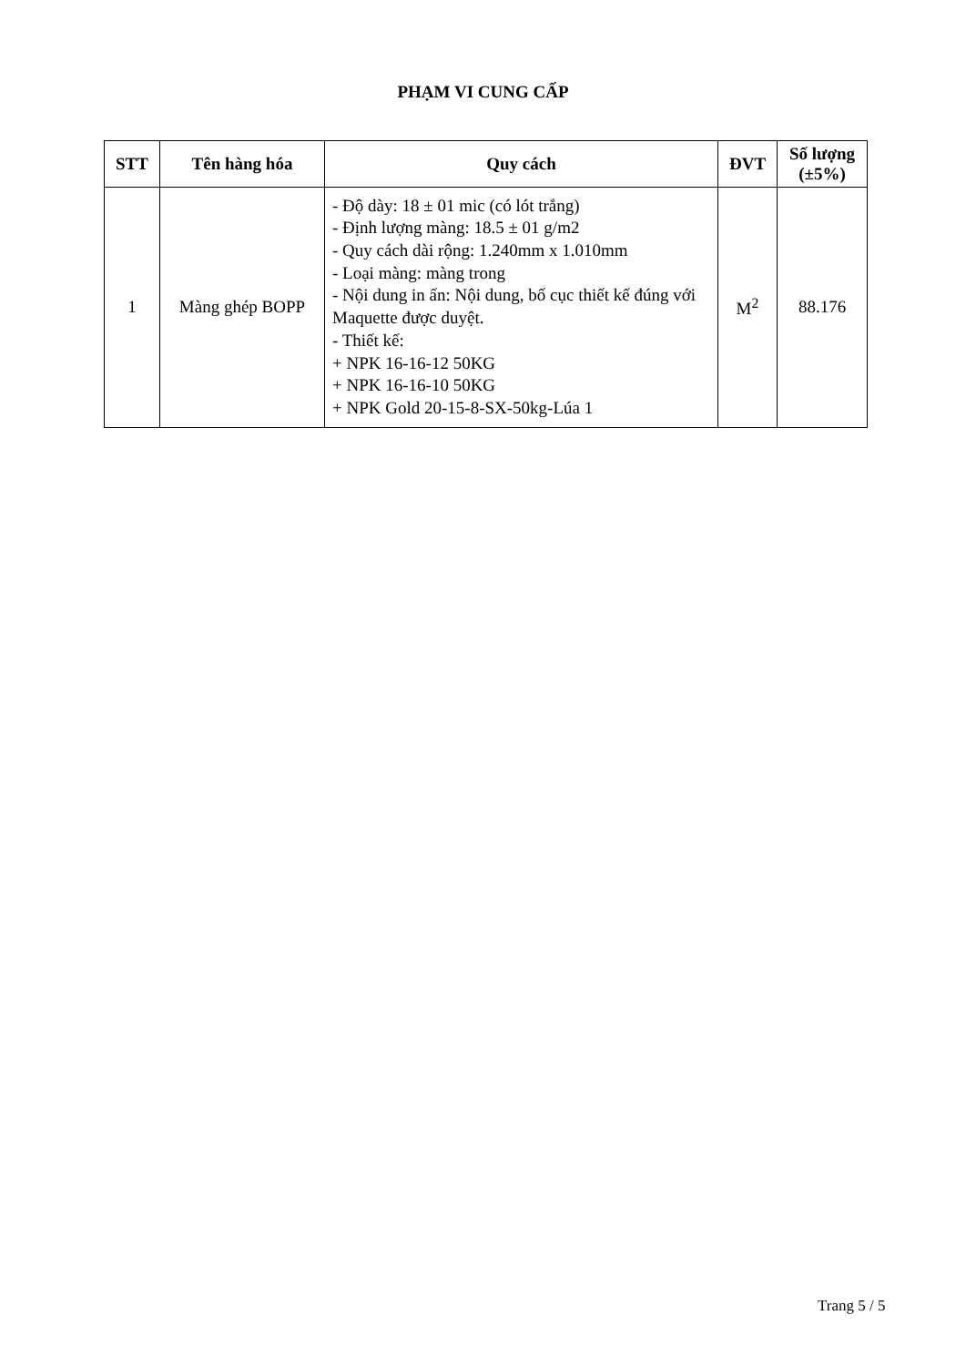PHẠM VI CUNG CẤP
| STT | Tên hàng hóa | Quy cách | ĐVT | Số lượng (±5%) |
| --- | --- | --- | --- | --- |
| 1 | Màng ghép BOPP | - Độ dày: 18 ± 01 mic (có lót trắng) - Định lượng màng: 18.5 ± 01 g/m2 - Quy cách dài rộng: 1.240mm x 1.010mm - Loại màng: màng trong - Nội dung in ấn: Nội dung, bố cục thiết kế đúng với Maquette được duyệt. - Thiết kế: + NPK 16-16-12 50KG + NPK 16-16-10 50KG + NPK Gold 20-15-8-SX-50kg-Lúa 1 | M<sup>2</sup> | 88.176 |
Trang 5 / 5